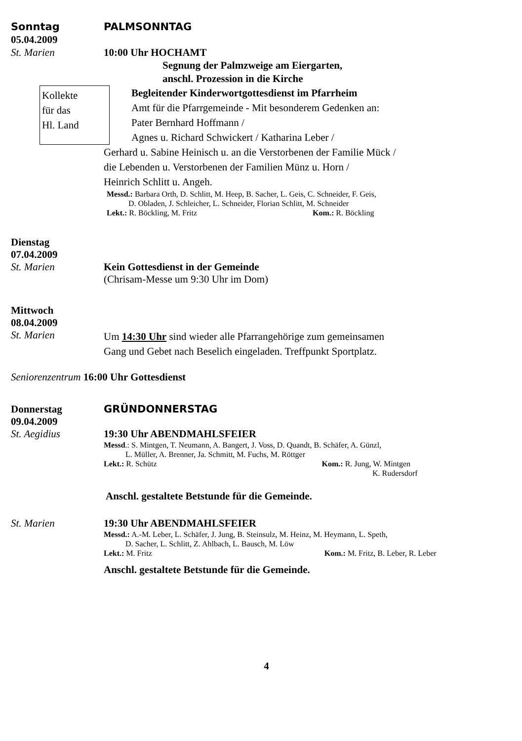Sonntag PALMSONNTAG
05.04.2009
St. Marien 10:00 Uhr HOCHAMT
Segnung der Palmzweige am Eiergarten,
anschl. Prozession in die Kirche
Kollekte
für das
Hl. Land
Begleitender Kinderwortgottesdienst im Pfarrheim
Amt für die Pfarrgemeinde - Mit besonderem Gedenken an:
Pater Bernhard Hoffmann /
Agnes u. Richard Schwickert / Katharina Leber /
Gerhard u. Sabine Heinisch u. an die Verstorbenen der Familie Mück /
die Lebenden u. Verstorbenen der Familien Münz u. Horn /
Heinrich Schlitt u. Angeh.
Messd.: Barbara Orth, D. Schlitt, M. Heep, B. Sacher, L. Geis, C. Schneider, F. Geis,
D. Obladen, J. Schleicher, L. Schneider, Florian Schlitt, M. Schneider
Lekt.: R. Böckling, M. Fritz Kom.: R. Böckling
Dienstag
07.04.2009
St. Marien Kein Gottesdienst in der Gemeinde
(Chrisam-Messe um 9:30 Uhr im Dom)
Mittwoch
08.04.2009
St. Marien
Um 14:30 Uhr sind wieder alle Pfarrangehörige zum gemeinsamen
Gang und Gebet nach Beselich eingeladen. Treffpunkt Sportplatz.
Seniorenzentrum 16:00 Uhr Gottesdienst
Donnerstag GRÜNDONNERSTAG
09.04.2009
St. Aegidius 19:30 Uhr ABENDMAHLSFEIER
Messd.: S. Mintgen, T. Neumann, A. Bangert, J. Voss, D. Quandt, B. Schäfer, A. Günzl,
L. Müller, A. Brenner, Ja. Schmitt, M. Fuchs, M. Röttger
Lekt.: R. Schütz Kom.: R. Jung, W. Mintgen
K. Rudersdorf
Anschl. gestaltete Betstunde für die Gemeinde.
St. Marien 19:30 Uhr ABENDMAHLSFEIER
Messd.: A.-M. Leber, L. Schäfer, J. Jung, B. Steinsulz, M. Heinz, M. Heymann, L. Speth,
D. Sacher, L. Schlitt, Z. Ahlbach, L. Bausch, M. Löw
Lekt.: M. Fritz Kom.: M. Fritz, B. Leber, R. Leber
Anschl. gestaltete Betstunde für die Gemeinde.
4